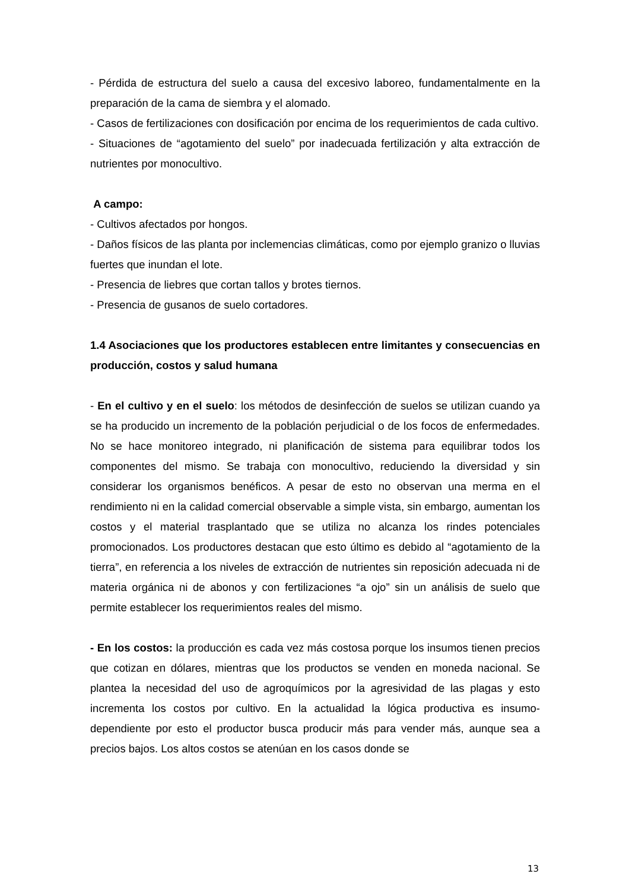- Pérdida de estructura del suelo a causa del excesivo laboreo, fundamentalmente en la preparación de la cama de siembra y el alomado.
- Casos de fertilizaciones con dosificación por encima de los requerimientos de cada cultivo.
- Situaciones de “agotamiento del suelo” por inadecuada fertilización y alta extracción de nutrientes por monocultivo.
A campo:
- Cultivos afectados por hongos.
- Daños físicos de las planta por inclemencias climáticas, como por ejemplo granizo o lluvias fuertes que inundan el lote.
- Presencia de liebres que cortan tallos y brotes tiernos.
- Presencia de gusanos de suelo cortadores.
1.4 Asociaciones que los productores establecen entre limitantes y consecuencias en producción, costos y salud humana
- En el cultivo y en el suelo: los métodos de desinfección de suelos se utilizan cuando ya se ha producido un incremento de la población perjudicial o de los focos de enfermedades. No se hace monitoreo integrado, ni planificación de sistema para equilibrar todos los componentes del mismo. Se trabaja con monocultivo, reduciendo la diversidad y sin considerar los organismos benéficos. A pesar de esto no observan una merma en el rendimiento ni en la calidad comercial observable a simple vista, sin embargo, aumentan los costos y el material trasplantado que se utiliza no alcanza los rindes potenciales promocionados. Los productores destacan que esto último es debido al “agotamiento de la tierra”, en referencia a los niveles de extracción de nutrientes sin reposición adecuada ni de materia orgánica ni de abonos y con fertilizaciones “a ojo” sin un análisis de suelo que permite establecer los requerimientos reales del mismo.
- En los costos: la producción es cada vez más costosa porque los insumos tienen precios que cotizan en dólares, mientras que los productos se venden en moneda nacional. Se plantea la necesidad del uso de agroquímicos por la agresividad de las plagas y esto incrementa los costos por cultivo. En la actualidad la lógica productiva es insumo-dependiente por esto el productor busca producir más para vender más, aunque sea a precios bajos. Los altos costos se atenúan en los casos donde se
13